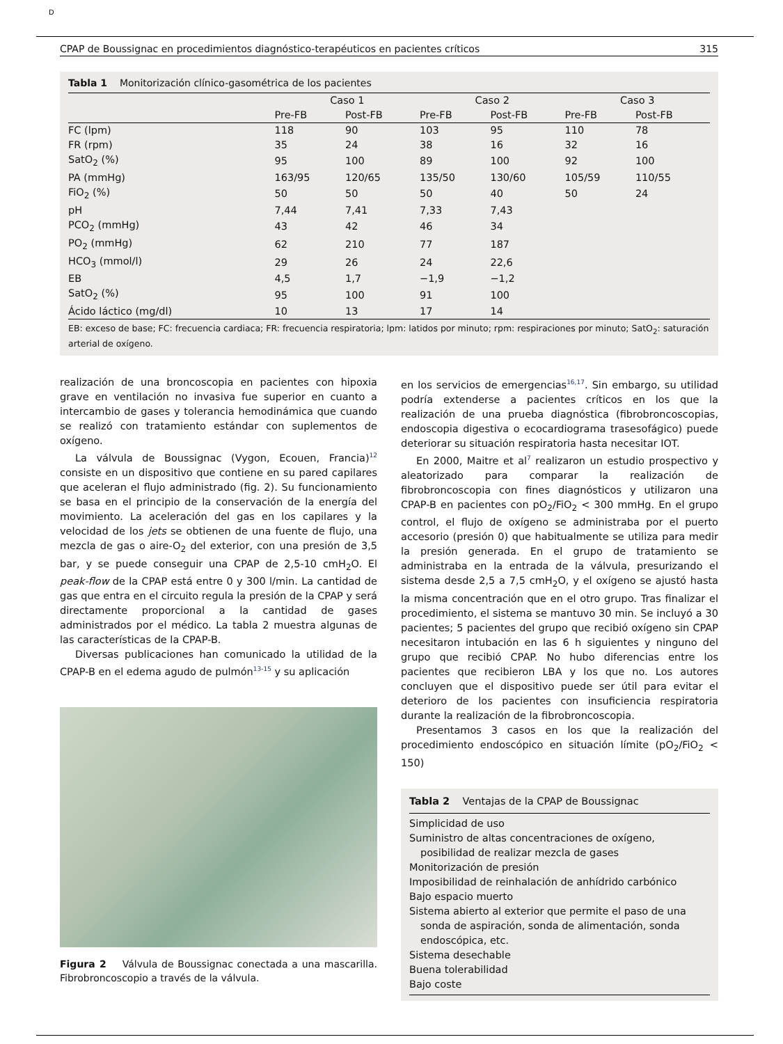D
CPAP de Boussignac en procedimientos diagnóstico-terapéuticos en pacientes críticos 315
Tabla 1 Monitorización clínico-gasométrica de los pacientes
| | Caso 1 | | Caso 2 | | Caso 3 | |
| --- | --- | --- | --- | --- | --- | --- |
| | Pre-FB | Post-FB | Pre-FB | Post-FB | Pre-FB | Post-FB |
| FC (lpm) | 118 | 90 | 103 | 95 | 110 | 78 |
| FR (rpm) | 35 | 24 | 38 | 16 | 32 | 16 |
| SatO<sub>2</sub> (%) | 95 | 100 | 89 | 100 | 92 | 100 |
| PA (mmHg) | 163/95 | 120/65 | 135/50 | 130/60 | 105/59 | 110/55 |
| FiO<sub>2</sub> (%) | 50 | 50 | 50 | 40 | 50 | 24 |
| pH | 7,44 | 7,41 | 7,33 | 7,43 | | |
| PCO<sub>2</sub> (mmHg) | 43 | 42 | 46 | 34 | | |
| PO<sub>2</sub> (mmHg) | 62 | 210 | 77 | 187 | | |
| HCO<sub>3</sub> (mmol/l) | 29 | 26 | 24 | 22,6 | | |
| EB | 4,5 | 1,7 | −1,9 | −1,2 | | |
| SatO<sub>2</sub> (%) | 95 | 100 | 91 | 100 | | |
| Ácido láctico (mg/dl) | 10 | 13 | 17 | 14 | | |
EB: exceso de base; FC: frecuencia cardiaca; FR: frecuencia respiratoria; lpm: latidos por minuto; rpm: respiraciones por minuto; SatO<sub>2</sub>: saturación arterial de oxígeno.
realización de una broncoscopia en pacientes con hipoxia grave en ventilación no invasiva fue superior en cuanto a intercambio de gases y tolerancia hemodinámica que cuando se realizó con tratamiento estándar con suplementos de oxígeno.
La válvula de Boussignac (Vygon, Ecouen, Francia)<sup>12</sup> consiste en un dispositivo que contiene en su pared capilares que aceleran el flujo administrado (fig. 2). Su funcionamiento se basa en el principio de la conservación de la energía del movimiento. La aceleración del gas en los capilares y la velocidad de los jets se obtienen de una fuente de flujo, una mezcla de gas o aire-O<sub>2</sub> del exterior, con una presión de 3,5 bar, y se puede conseguir una CPAP de 2,5-10 cmH<sub>2</sub>O. El peak-flow de la CPAP está entre 0 y 300 l/min. La cantidad de gas que entra en el circuito regula la presión de la CPAP y será directamente proporcional a la cantidad de gases administrados por el médico. La tabla 2 muestra algunas de las características de la CPAP-B.
Diversas publicaciones han comunicado la utilidad de la CPAP-B en el edema agudo de pulmón<sup>13-15</sup> y su aplicación
Figura 2 Válvula de Boussignac conectada a una mascarilla. Fibrobroncoscopio a través de la válvula.
en los servicios de emergencias<sup>16,17</sup>. Sin embargo, su utilidad podría extenderse a pacientes críticos en los que la realización de una prueba diagnóstica (fibrobroncoscopias, endoscopia digestiva o ecocardiograma trasesofágico) puede deteriorar su situación respiratoria hasta necesitar IOT.
En 2000, Maitre et al<sup>7</sup> realizaron un estudio prospectivo y aleatorizado para comparar la realización de fibrobroncoscopia con fines diagnósticos y utilizaron una CPAP-B en pacientes con pO<sub>2</sub>/FiO<sub>2</sub> < 300 mmHg. En el grupo control, el flujo de oxígeno se administraba por el puerto accesorio (presión 0) que habitualmente se utiliza para medir la presión generada. En el grupo de tratamiento se administraba en la entrada de la válvula, presurizando el sistema desde 2,5 a 7,5 cmH<sub>2</sub>O, y el oxígeno se ajustó hasta la misma concentración que en el otro grupo. Tras finalizar el procedimiento, el sistema se mantuvo 30 min. Se incluyó a 30 pacientes; 5 pacientes del grupo que recibió oxígeno sin CPAP necesitaron intubación en las 6 h siguientes y ninguno del grupo que recibió CPAP. No hubo diferencias entre los pacientes que recibieron LBA y los que no. Los autores concluyen que el dispositivo puede ser útil para evitar el deterioro de los pacientes con insuficiencia respiratoria durante la realización de la fibrobroncoscopia.
Presentamos 3 casos en los que la realización del procedimiento endoscópico en situación límite (pO<sub>2</sub>/FiO<sub>2</sub> < 150)
Tabla 2 Ventajas de la CPAP de Boussignac
Simplicidad de uso
Suministro de altas concentraciones de oxígeno,
posibilidad de realizar mezcla de gases
Monitorización de presión
Imposibilidad de reinhalación de anhídrido carbónico
Bajo espacio muerto
Sistema abierto al exterior que permite el paso de una
sonda de aspiración, sonda de alimentación, sonda
endoscópica, etc.
Sistema desechable
Buena tolerabilidad
Bajo coste